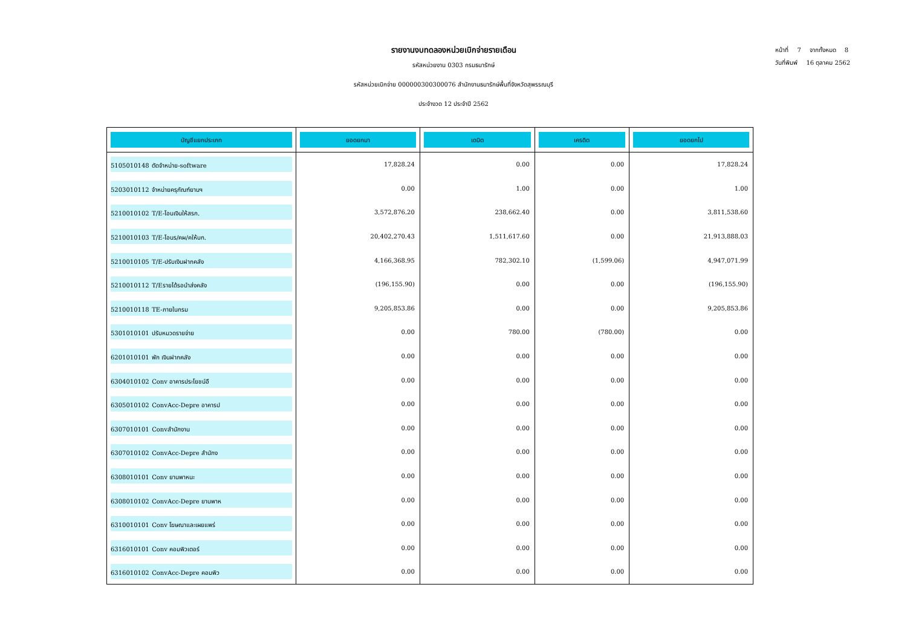หน้าที่ 7 จากทั้งหมด 8
วันที่พิมพ์ 16 ตุลาคม 2562
รายงานงบทดลองหน่วยเบิกจ่ายรายเดือน
รหัสหน่วยงาน 0303 กรมธนารักษ์
รหัสหน่วยเบิกจ่าย 000000300300076 สำนักงานธนารักษ์พื้นที่จังหวัดสุพรรณบุรี
ประจำงวด 12 ประจำปี 2562
| บัญชีแยกประเภท | ยอดยกมา | เดบิต | เครดิต | ยอดยกไป |
| --- | --- | --- | --- | --- |
| 5105010148 ตัดจำหน่าย-software | 17,828.24 | 0.00 | 0.00 | 17,828.24 |
| 5203010112 จำหน่ายครุภัณฑ์ยานฯ | 0.00 | 1.00 | 0.00 | 1.00 |
| 5210010102 T/E-โอนเงินให้สรก. | 3,572,876.20 | 238,662.40 | 0.00 | 3,811,538.60 |
| 5210010103 T/E-โอนร/คผ/คให้บก. | 20,402,270.43 | 1,511,617.60 | 0.00 | 21,913,888.03 |
| 5210010105 T/E-ปรับเงินฝากคลัง | 4,166,368.95 | 782,302.10 | (1,599.06) | 4,947,071.99 |
| 5210010112 T/Eรายได้รอนำส่งคลัง | (196,155.90) | 0.00 | 0.00 | (196,155.90) |
| 5210010118 TE-ภายในกรม | 9,205,853.86 | 0.00 | 0.00 | 9,205,853.86 |
| 5301010101 ปรับหมวดรายจ่าย | 0.00 | 780.00 | (780.00) | 0.00 |
| 6201010101 พัก เงินฝากคลัง | 0.00 | 0.00 | 0.00 | 0.00 |
| 6304010102 Conv อาคารประโยชน์อื | 0.00 | 0.00 | 0.00 | 0.00 |
| 6305010102 ConvAcc-Depre อาคารป | 0.00 | 0.00 | 0.00 | 0.00 |
| 6307010101 Convสำนักงาน | 0.00 | 0.00 | 0.00 | 0.00 |
| 6307010102 ConvAcc-Depre สำนักง | 0.00 | 0.00 | 0.00 | 0.00 |
| 6308010101 Conv ยานพาหนะ | 0.00 | 0.00 | 0.00 | 0.00 |
| 6308010102 ConvAcc-Depre ยานพาห | 0.00 | 0.00 | 0.00 | 0.00 |
| 6310010101 Conv โฆษณาและเผยแพร่ | 0.00 | 0.00 | 0.00 | 0.00 |
| 6316010101 Conv คอมพิวเตอร์ | 0.00 | 0.00 | 0.00 | 0.00 |
| 6316010102 ConvAcc-Depre คอมพิว | 0.00 | 0.00 | 0.00 | 0.00 |